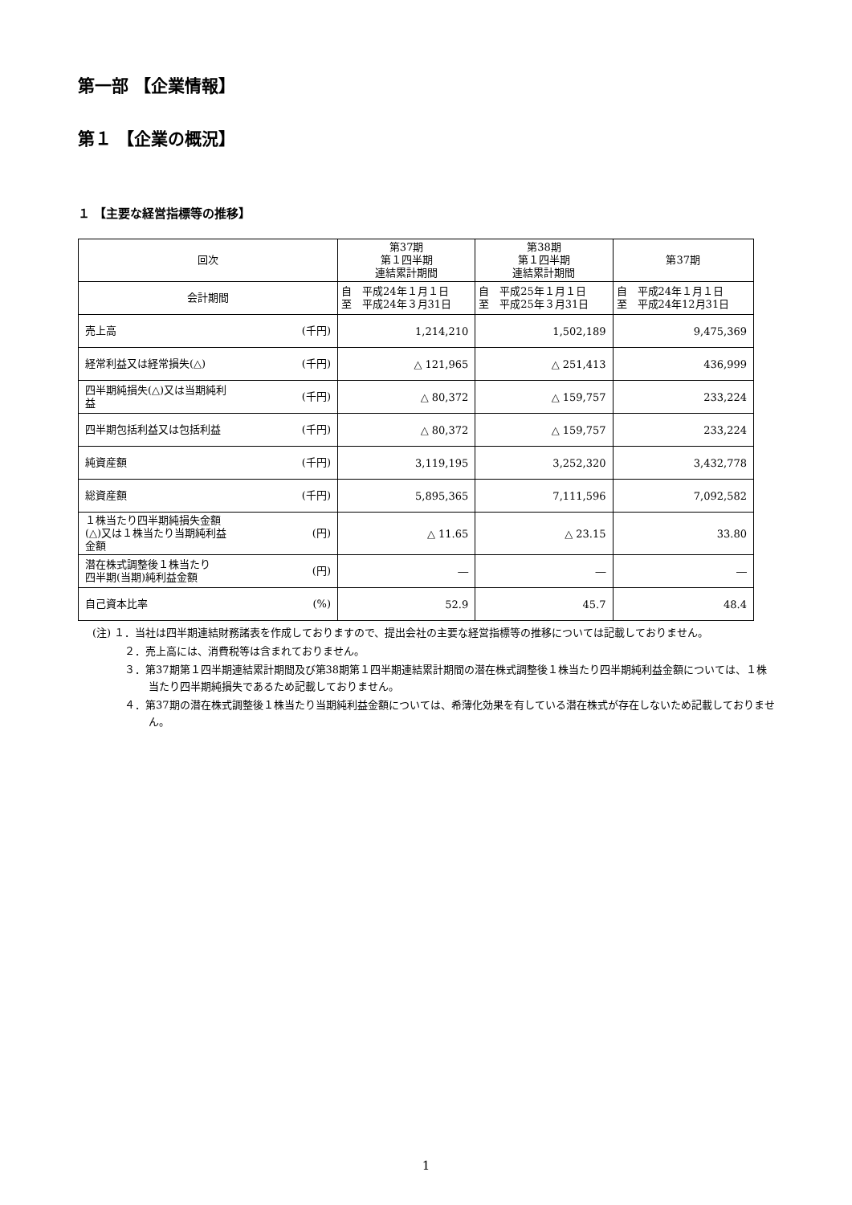第一部 【企業情報】
第１ 【企業の概況】
１ 【主要な経営指標等の推移】
| 回次 | 第37期 第１四半期 連結累計期間 | 第38期 第１四半期 連結累計期間 | 第37期 |
| --- | --- | --- | --- |
| 会計期間 | 自 平成24年１月１日 至 平成24年３月31日 | 自 平成25年１月１日 至 平成25年３月31日 | 自 平成24年１月１日 至 平成24年12月31日 |
| 売上高 (千円) | 1,214,210 | 1,502,189 | 9,475,369 |
| 経常利益又は経常損失(△) (千円) | △ 121,965 | △ 251,413 | 436,999 |
| 四半期純損失(△)又は当期純利 益 (千円) | △ 80,372 | △ 159,757 | 233,224 |
| 四半期包括利益又は包括利益 (千円) | △ 80,372 | △ 159,757 | 233,224 |
| 純資産額 (千円) | 3,119,195 | 3,252,320 | 3,432,778 |
| 総資産額 (千円) | 5,895,365 | 7,111,596 | 7,092,582 |
| １株当たり四半期純損失金額 (△)又は１株当たり当期純利益 金額 (円) | △ 11.65 | △ 23.15 | 33.80 |
| 潜在株式調整後１株当たり 四半期(当期)純利益金額 (円) | ― | ― | ― |
| 自己資本比率 (%) | 52.9 | 45.7 | 48.4 |
(注) １．当社は四半期連結財務諸表を作成しておりますので、提出会社の主要な経営指標等の推移については記載しておりません。
２．売上高には、消費税等は含まれておりません。
３．第37期第１四半期連結累計期間及び第38期第１四半期連結累計期間の潜在株式調整後１株当たり四半期純利益金額については、１株当たり四半期純損失であるため記載しておりません。
４．第37期の潜在株式調整後１株当たり当期純利益金額については、希薄化効果を有している潜在株式が存在しないため記載しておりません。
1